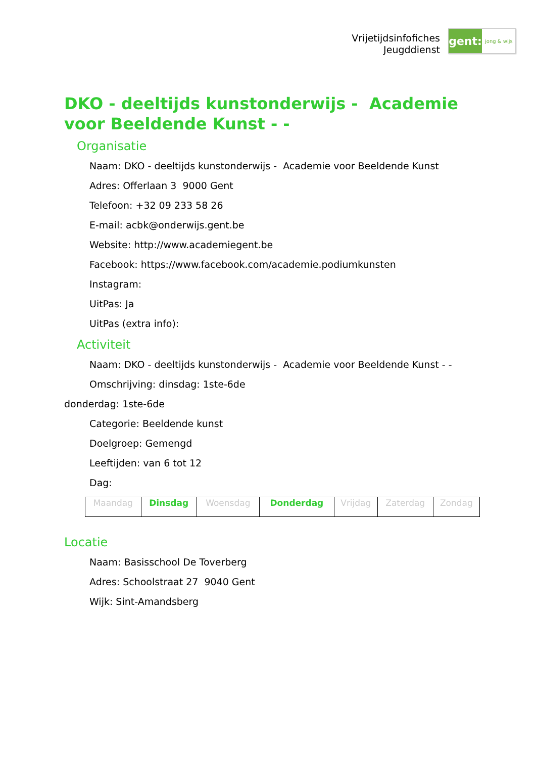Vrijetijdsinfofiches
Jeugddienst
gent:
jong & wijs
DKO - deeltijds kunstonderwijs - Academie voor Beeldende Kunst - -
Organisatie
Naam: DKO - deeltijds kunstonderwijs - Academie voor Beeldende Kunst
Adres: Offerlaan 3 9000 Gent
Telefoon: +32 09 233 58 26
E-mail: acbk@onderwijs.gent.be
Website: http://www.academiegent.be
Facebook: https://www.facebook.com/academie.podiumkunsten
Instagram:
UitPas: Ja
UitPas (extra info):
Activiteit
Naam: DKO - deeltijds kunstonderwijs - Academie voor Beeldende Kunst - -
Omschrijving: dinsdag: 1ste-6de
donderdag: 1ste-6de
Categorie: Beeldende kunst
Doelgroep: Gemengd
Leeftijden: van 6 tot 12
Dag:
| Maandag | Dinsdag | Woensdag | Donderdag | Vrijdag | Zaterdag | Zondag |
Locatie
Naam: Basisschool De Toverberg
Adres: Schoolstraat 27 9040 Gent
Wijk: Sint-Amandsberg